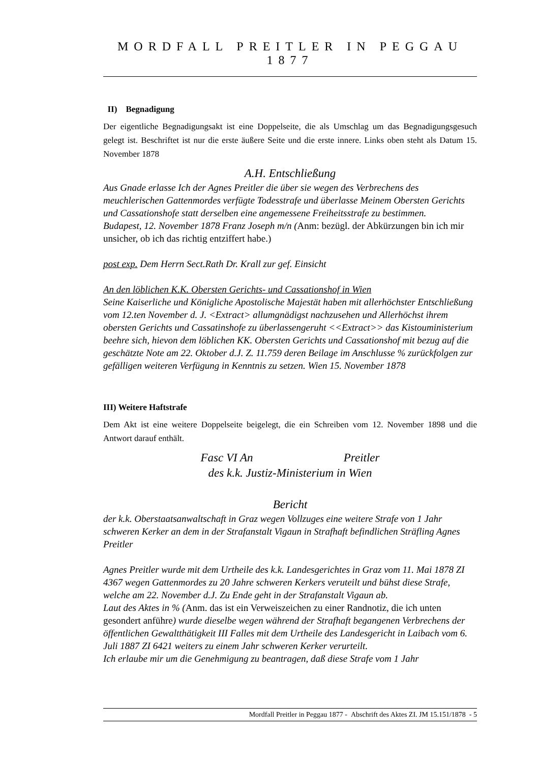MORDFALL PREITLER IN PEGGAU 1877
II) Begnadigung
Der eigentliche Begnadigungsakt ist eine Doppelseite, die als Umschlag um das Begnadigungsgesuch gelegt ist. Beschriftet ist nur die erste äußere Seite und die erste innere. Links oben steht als Datum 15. November 1878
A.H. Entschließung
Aus Gnade erlasse Ich der Agnes Preitler die über sie wegen des Verbrechens des meuchlerischen Gattenmordes verfügte Todesstrafe und überlasse Meinem Obersten Gerichts und Cassationshofe statt derselben eine angemessene Freiheitsstrafe zu bestimmen.
Budapest, 12. November 1878 Franz Joseph m/n (Anm: bezügl. der Abkürzungen bin ich mir unsicher, ob ich das richtig entziffert habe.)
post exp. Dem Herrn Sect.Rath Dr. Krall zur gef. Einsicht
An den löblichen K.K. Obersten Gerichts- und Cassationshof in Wien
Seine Kaiserliche und Königliche Apostolische Majestät haben mit allerhöchster Entschließung vom 12.ten November d. J. <Extract> allumgnädigst nachzusehen und Allerhöchst ihrem obersten Gerichts und Cassatinshofe zu überlassengeruht <<Extract>> das Kistouministerium beehre sich, hievon dem löblichen KK. Obersten Gerichts und Cassationshof mit bezug auf die geschätzte Note am 22. Oktober d.J. Z. 11.759 deren Beilage im Anschlusse % zurückfolgen zur gefälligen weiteren Verfügung in Kenntnis zu setzen. Wien 15. November 1878
III) Weitere Haftstrafe
Dem Akt ist eine weitere Doppelseite beigelegt, die ein Schreiben vom 12. November 1898 und die Antwort darauf enthält.
Fasc VI An Preitler
des k.k. Justiz-Ministerium in Wien
Bericht
der k.k. Oberstaatsanwaltschaft in Graz wegen Vollzuges eine weitere Strafe von 1 Jahr schweren Kerker an dem in der Strafanstalt Vigaun in Strafhaft befindlichen Sträfling Agnes Preitler
Agnes Preitler wurde mit dem Urtheile des k.k. Landesgerichtes in Graz vom 11. Mai 1878 ZI 4367 wegen Gattenmordes zu 20 Jahre schweren Kerkers veruteilt und bühst diese Strafe, welche am 22. November d.J. Zu Ende geht in der Strafanstalt Vigaun ab.
Laut des Aktes in % (Anm. das ist ein Verweiszeichen zu einer Randnotiz, die ich unten gesondert anführe) wurde dieselbe wegen während der Strafhaft begangenen Verbrechens der öffentlichen Gewaltthätigkeit III Falles mit dem Urtheile des Landesgericht in Laibach vom 6. Juli 1887 ZI 6421 weiters zu einem Jahr schweren Kerker verurteilt.
Ich erlaube mir um die Genehmigung zu beantragen, daß diese Strafe vom 1 Jahr
Mordfall Preitler in Peggau 1877 - Abschrift des Aktes ZI. JM 15.151/1878 - 5